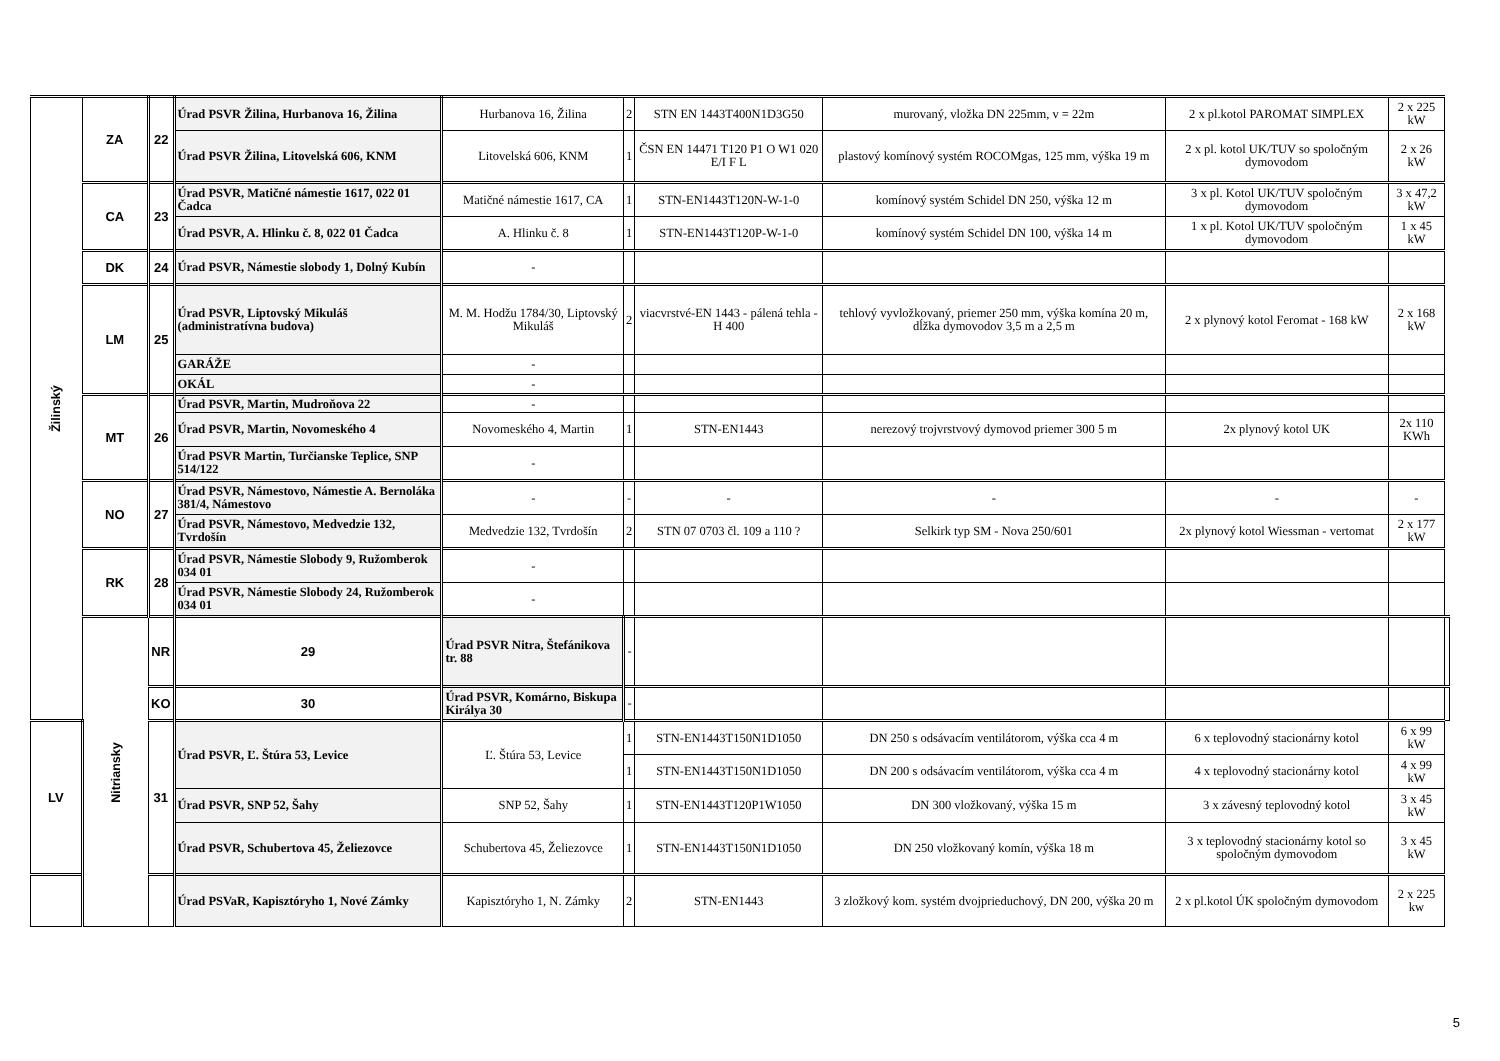| Žilinský | ZA | 22 | Úrad PSVR Žilina, Hurbanova 16, Žilina | Hurbanova 16, Žilina | 2 | STN EN 1443T400N1D3G50 | murovaný, vložka DN 225mm, v = 22m | 2 x pl.kotol PAROMAT SIMPLEX | 2 x 225 kW | |
| | | | Úrad PSVR Žilina, Litovelská 606, KNM | Litovelská 606, KNM | 1 | ČSN EN 14471 T120 P1 O W1 020 E/I F L | plastový komínový systém ROCOMgas, 125 mm, výška 19 m | 2 x pl. kotol UK/TUV so spoločným dymovodom | 2 x 26 kW | |
| | CA | 23 | Úrad PSVR, Matičné námestie 1617, 022 01 Čadca | Matičné námestie 1617, CA | 1 | STN-EN1443T120N-W-1-0 | komínový systém Schidel DN 250, výška 12 m | 3 x pl. Kotol UK/TUV spoločným dymovodom | 3 x 47,2 kW | |
| | | | Úrad PSVR, A. Hlinku č. 8, 022 01 Čadca | A. Hlinku č. 8 | 1 | STN-EN1443T120P-W-1-0 | komínový systém Schidel DN 100, výška 14 m | 1 x pl. Kotol UK/TUV spoločným dymovodom | 1 x 45 kW | |
| | DK | 24 | Úrad PSVR, Námestie slobody 1, Dolný Kubín | - | | | | | | |
| | LM | 25 | Úrad PSVR, Liptovský Mikuláš (administratívna budova) | M. M. Hodžu 1784/30, Liptovský Mikuláš | 2 | viacvrstvé-EN 1443 - pálená tehla - H 400 | tehlový vyvložkovaný, priemer 250 mm, výška komína 20 m, dĺžka dymovodov 3,5 m a 2,5 m | 2 x plynový kotol Feromat - 168 kW | 2 x 168 kW | |
| | | | GARÁŽE | - | | | | | | |
| | | | OKÁL | - | | | | | | |
| | MT | 26 | Úrad PSVR, Martin, Mudroňova 22 | - | | | | | | |
| | | | Úrad PSVR, Martin, Novomeského 4 | Novomeského 4, Martin | 1 | STN-EN1443 | nerezový trojvrstvový dymovod priemer 300 5 m | 2x plynový kotol UK | 2x 110 KWh | |
| | | | Úrad PSVR Martin, Turčianske Teplice, SNP 514/122 | - | | | | | | |
| | NO | 27 | Úrad PSVR, Námestovo, Námestie A. Bernoláka 381/4, Námestovo | - | - | - | - | - | - | |
| | | | Úrad PSVR, Námestovo, Medvedzie 132, Tvrdošín | Medvedzie 132, Tvrdošín | 2 | STN 07 0703 čl. 109 a 110 ? | Selkirk typ SM - Nova 250/601 | 2x plynový kotol Wiessman - vertomat | 2 x 177 kW | |
| | RK | 28 | Úrad PSVR, Námestie Slobody 9, Ružomberok 034 01 | - | | | | | | |
| | | | Úrad PSVR, Námestie Slobody 24, Ružomberok 034 01 | - | | | | | | |
| | Nitriansky | NR | 29 | Úrad PSVR Nitra, Štefánikova tr. 88 | - | | | | | |
| | | KO | 30 | Úrad PSVR, Komárno, Biskupa Királya 30 | - | | | | | |
| LV | | 31 | Úrad PSVR, Ľ. Štúra 53, Levice | Ľ. Štúra 53, Levice | 1 | STN-EN1443T150N1D1050 | DN 250 s odsávacím ventilátorom, výška cca 4 m | 6 x teplovodný stacionárny kotol | 6 x 99 kW | |
| | | | | | 1 | STN-EN1443T150N1D1050 | DN 200 s odsávacím ventilátorom, výška cca 4 m | 4 x teplovodný stacionárny kotol | 4 x 99 kW | |
| | | | Úrad PSVR, SNP 52, Šahy | SNP 52, Šahy | 1 | STN-EN1443T120P1W1050 | DN 300 vložkovaný, výška 15 m | 3 x závesný teplovodný kotol | 3 x 45 kW | |
| | | | Úrad PSVR, Schubertova 45, Želiezovce | Schubertova 45, Želiezovce | 1 | STN-EN1443T150N1D1050 | DN 250 vložkovaný komín, výška 18 m | 3 x teplovodný stacionárny kotol so spoločným dymovodom | 3 x 45 kW | |
| | | | Úrad PSVaR, Kapisztóryho 1, Nové Zámky | Kapisztóryho 1, N. Zámky | 2 | STN-EN1443 | 3 zložkový kom. systém dvojprieduchový, DN 200, výška 20 m | 2 x pl.kotol ÚK spoločným dymovodom | 2 x 225 kw | |
5